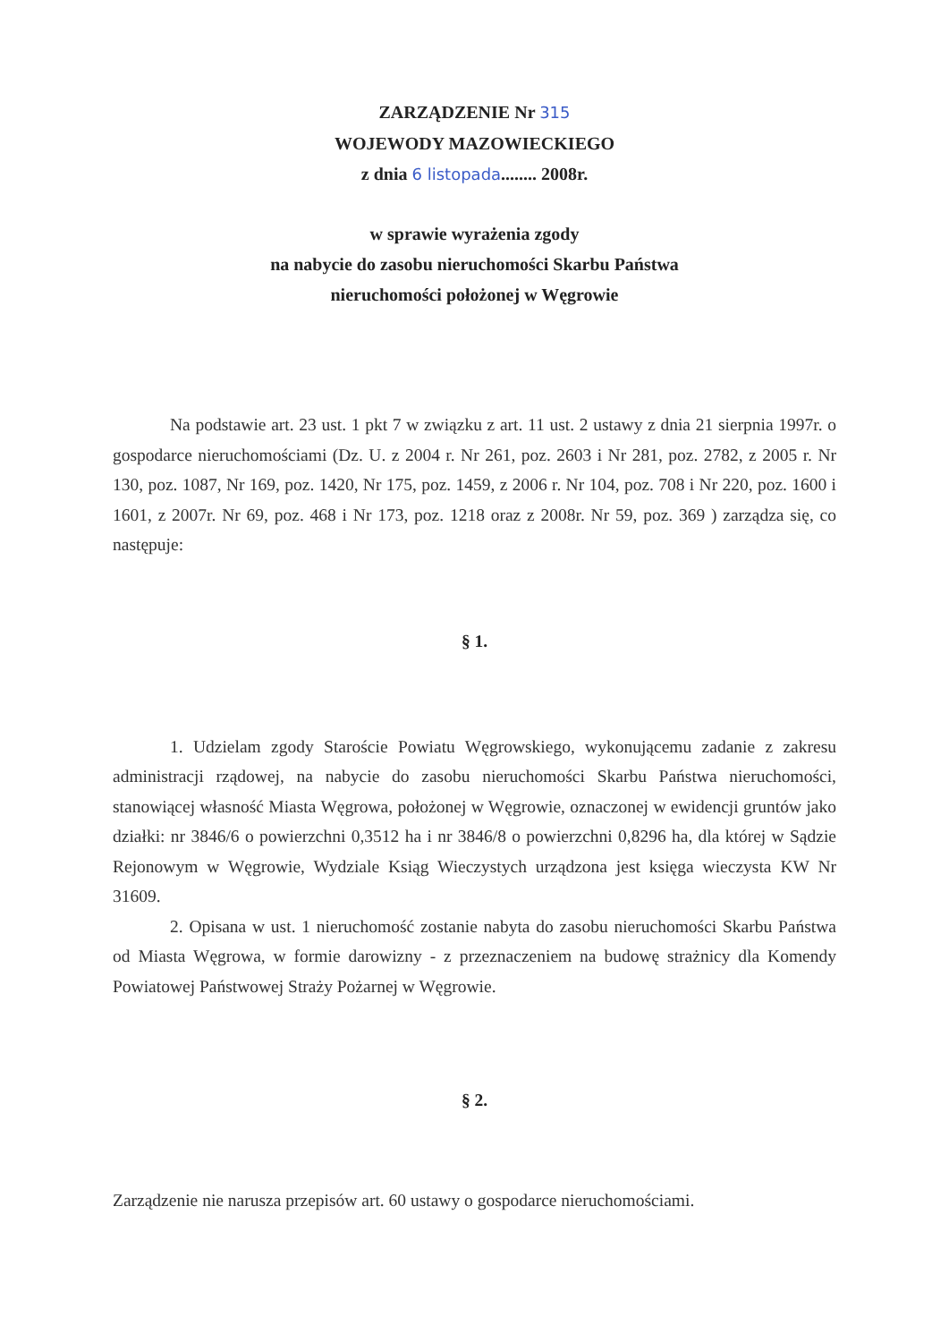ZARZĄDZENIE Nr 315
WOJEWODY MAZOWIECKIEGO
z dnia 6 listopada........ 2008r.
w sprawie wyrażenia zgody
na nabycie do zasobu nieruchomości Skarbu Państwa
nieruchomości położonej w Węgrowie
Na podstawie art. 23 ust. 1 pkt 7 w związku z art. 11 ust. 2 ustawy z dnia 21 sierpnia 1997r. o gospodarce nieruchomościami (Dz. U. z 2004 r. Nr 261, poz. 2603 i Nr 281, poz. 2782, z 2005 r. Nr 130, poz. 1087, Nr 169, poz. 1420, Nr 175, poz. 1459, z 2006 r. Nr 104, poz. 708 i Nr 220, poz. 1600 i 1601, z 2007r. Nr 69, poz. 468 i Nr 173, poz. 1218 oraz z 2008r. Nr 59, poz. 369 ) zarządza się, co następuje:
§ 1.
1. Udzielam zgody Staroście Powiatu Węgrowskiego, wykonującemu zadanie z zakresu administracji rządowej, na nabycie do zasobu nieruchomości Skarbu Państwa nieruchomości, stanowiącej własność Miasta Węgrowa, położonej w Węgrowie, oznaczonej w ewidencji gruntów jako działki: nr 3846/6 o powierzchni 0,3512 ha i nr 3846/8 o powierzchni 0,8296 ha, dla której w Sądzie Rejonowym w Węgrowie, Wydziale Ksiąg Wieczystych urządzona jest księga wieczysta KW Nr 31609.
2. Opisana w ust. 1 nieruchomość zostanie nabyta do zasobu nieruchomości Skarbu Państwa od Miasta Węgrowa, w formie darowizny - z przeznaczeniem na budowę strażnicy dla Komendy Powiatowej Państwowej Straży Pożarnej w Węgrowie.
§ 2.
Zarządzenie nie narusza przepisów art. 60 ustawy o gospodarce nieruchomościami.